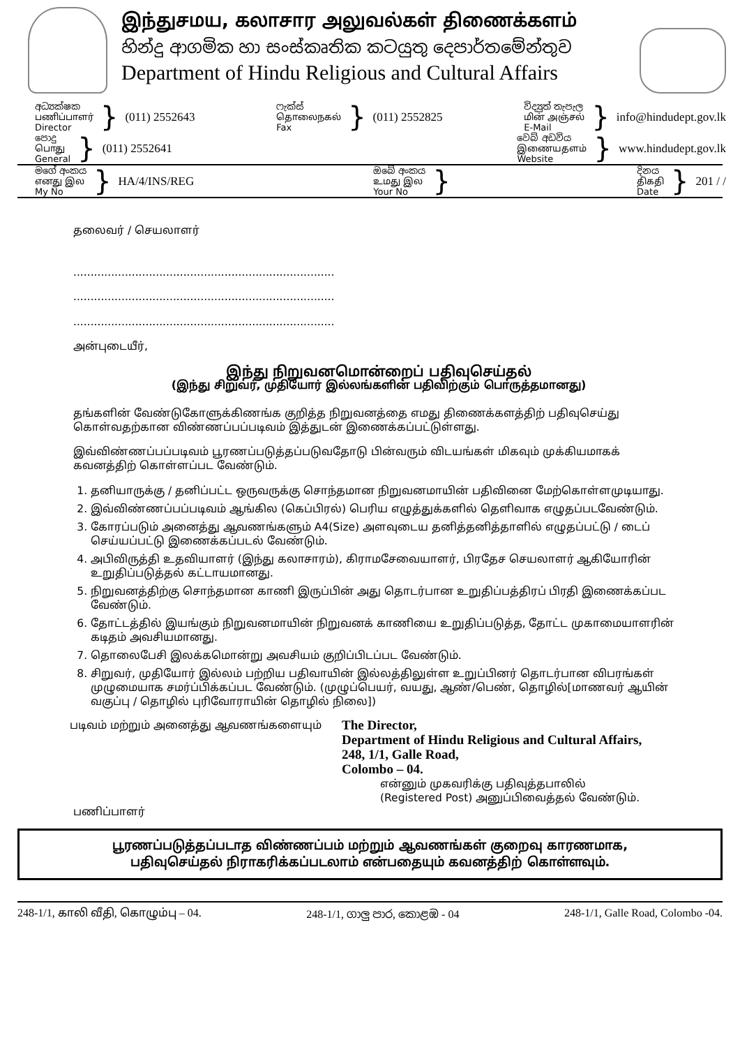இந்துசமய, கலாசார அலுவல்கள் திணைக்களம்
හින්දු ආගමික හා සංස්කෘතික කටයුතු දෙපාර්තමේන්තුව
Department of Hindu Religious and Cultural Affairs
අධ්‍යක්ෂක
பணிப்பாளர்
Director
} (011) 2552643
ෆැක්ස්
தொலைநகல்
Fax
} (011) 2552825
විද්‍යුත් තැපැල
மின் அஞ்சல்
E-Mail
} info@hindudept.gov.lk
පොදු
பொது
General
} (011) 2552641
වෙබ් අඩවිය
இணையதளம்
Website
} www.hindudept.gov.lk
මගේ අංකය
எனது இல
My No
} HA/4/INS/REG
ඔබේ අංකය
உமது இல
Your No
}
දිනය
திகதி
Date
} 201 / /
தலைவர் / செயலாளர்
............................................................................
............................................................................
............................................................................
அன்புடையீர்,
இந்து நிறுவனமொன்றைப் பதிவுசெய்தல்
(இந்து சிறுவர், முதியோர் இல்லங்களின் பதிவிற்கும் பொருத்தமானது)
தங்களின் வேண்டுகோளுக்கிணங்க குறித்த நிறுவனத்தை எமது திணைக்களத்திற் பதிவுசெய்து கொள்வதற்கான விண்ணப்பப்படிவம் இத்துடன் இணைக்கப்பட்டுள்ளது.
இவ்விண்ணப்பப்படிவம் பூரணப்படுத்தப்படுவதோடு பின்வரும் விடயங்கள் மிகவும் முக்கியமாகக் கவனத்திற் கொள்ளப்பட வேண்டும்.
1. தனியாருக்கு / தனிப்பட்ட ஒருவருக்கு சொந்தமான நிறுவனமாயின் பதிவினை மேற்கொள்ளமுடியாது.
2. இவ்விண்ணப்பப்படிவம் ஆங்கில (கெப்பிரல்) பெரிய எழுத்துக்களில் தெளிவாக எழுதப்படவேண்டும்.
3. கோரப்படும் அனைத்து ஆவணங்களும் A4(Size) அளவுடைய தனித்தனித்தாளில் எழுதப்பட்டு / டைப் செய்யப்பட்டு இணைக்கப்படல் வேண்டும்.
4. அபிவிருத்தி உதவியாளர் (இந்து கலாசாரம்), கிராமசேவையாளர், பிரதேச செயலாளர் ஆகியோரின் உறுதிப்படுத்தல் கட்டாயமானது.
5. நிறுவனத்திற்கு சொந்தமான காணி இருப்பின் அது தொடர்பான உறுதிப்பத்திரப் பிரதி இணைக்கப்பட வேண்டும்.
6. தோட்டத்தில் இயங்கும் நிறுவனமாயின் நிறுவனக் காணியை உறுதிப்படுத்த, தோட்ட முகாமையாளரின் கடிதம் அவசியமானது.
7. தொலைபேசி இலக்கமொன்று அவசியம் குறிப்பிடப்பட வேண்டும்.
8. சிறுவர், முதியோர் இல்லம் பற்றிய பதிவாயின் இல்லத்திலுள்ள உறுப்பினர் தொடர்பான விபரங்கள் முழுமையாக சமர்ப்பிக்கப்பட வேண்டும். (முழுப்பெயர், வயது, ஆண்/பெண், தொழில்[மாணவர் ஆயின் வகுப்பு / தொழில் புரிவோராயின் தொழில் நிலை])
படிவம் மற்றும் அனைத்து ஆவணங்களையும்
The Director,
Department of Hindu Religious and Cultural Affairs,
248, 1/1, Galle Road,
Colombo – 04.
என்னும் முகவரிக்கு பதிவுத்தபாலில்
(Registered Post) அனுப்பிவைத்தல் வேண்டும்.
பணிப்பாளர்
பூரணப்படுத்தப்படாத விண்ணப்பம் மற்றும் ஆவணங்கள் குறைவு காரணமாக,
பதிவுசெய்தல் நிராகரிக்கப்படலாம் என்பதையும் கவனத்திற் கொள்ளவும்.
248-1/1, காலி வீதி, கொழும்பு – 04. 248-1/1, ගාලු පාර, කොළඹ - 04 248-1/1, Galle Road, Colombo -04.